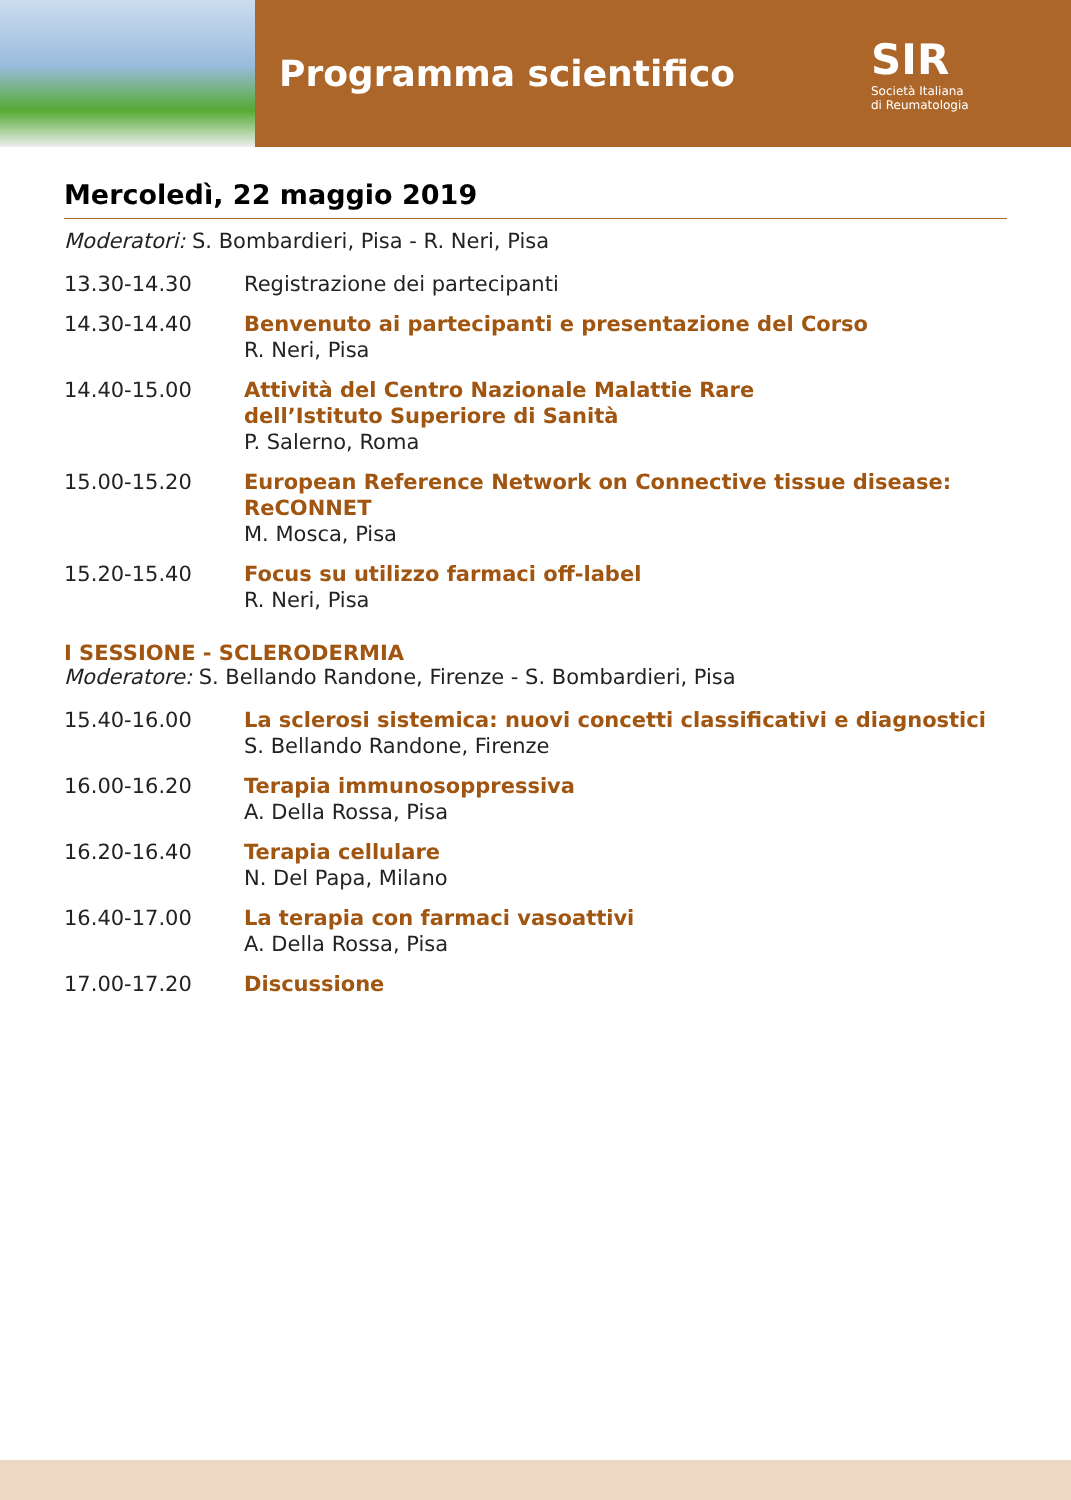Programma scientifico
SIR
Società Italiana
di Reumatologia
Mercoledì, 22 maggio 2019
Moderatori: S. Bombardieri, Pisa - R. Neri, Pisa
13.30-14.30 Registrazione dei partecipanti
14.30-14.40 Benvenuto ai partecipanti e presentazione del Corso
R. Neri, Pisa
14.40-15.00 Attività del Centro Nazionale Malattie Rare
dell’Istituto Superiore di Sanità
P. Salerno, Roma
15.00-15.20 European Reference Network on Connective tissue disease:
ReCONNET
M. Mosca, Pisa
15.20-15.40 Focus su utilizzo farmaci off-label
R. Neri, Pisa
I SESSIONE - SCLERODERMIA
Moderatore: S. Bellando Randone, Firenze - S. Bombardieri, Pisa
15.40-16.00 La sclerosi sistemica: nuovi concetti classificativi e diagnostici
S. Bellando Randone, Firenze
16.00-16.20 Terapia immunosoppressiva
A. Della Rossa, Pisa
16.20-16.40 Terapia cellulare
N. Del Papa, Milano
16.40-17.00 La terapia con farmaci vasoattivi
A. Della Rossa, Pisa
17.00-17.20 Discussione